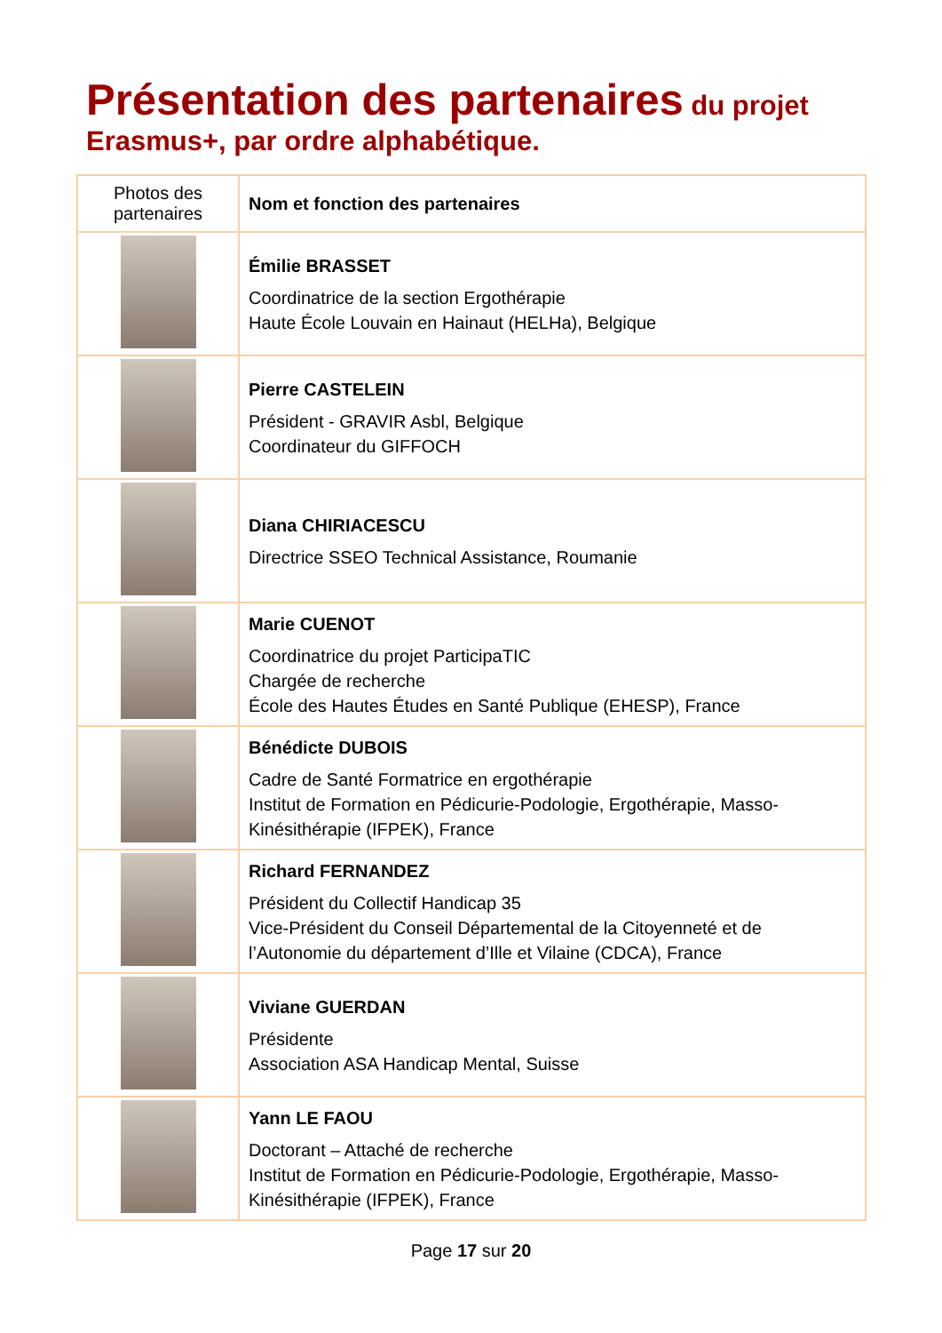Présentation des partenaires du projet
Erasmus+, par ordre alphabétique.
| Photos des partenaires | Nom et fonction des partenaires |
| --- | --- |
| | Émilie BRASSET Coordinatrice de la section Ergothérapie Haute École Louvain en Hainaut (HELHa), Belgique |
| | Pierre CASTELEIN Président - GRAVIR Asbl, Belgique Coordinateur du GIFFOCH |
| | Diana CHIRIACESCU Directrice SSEO Technical Assistance, Roumanie |
| | Marie CUENOT Coordinatrice du projet ParticipaTIC Chargée de recherche École des Hautes Études en Santé Publique (EHESP), France |
| | Bénédicte DUBOIS Cadre de Santé Formatrice en ergothérapie Institut de Formation en Pédicurie-Podologie, Ergothérapie, Masso-Kinésithérapie (IFPEK), France |
| | Richard FERNANDEZ Président du Collectif Handicap 35 Vice-Président du Conseil Départemental de la Citoyenneté et de l’Autonomie du département d’Ille et Vilaine (CDCA), France |
| | Viviane GUERDAN Présidente Association ASA Handicap Mental, Suisse |
| | Yann LE FAOU Doctorant – Attaché de recherche Institut de Formation en Pédicurie-Podologie, Ergothérapie, Masso-Kinésithérapie (IFPEK), France |
Page 17 sur 20